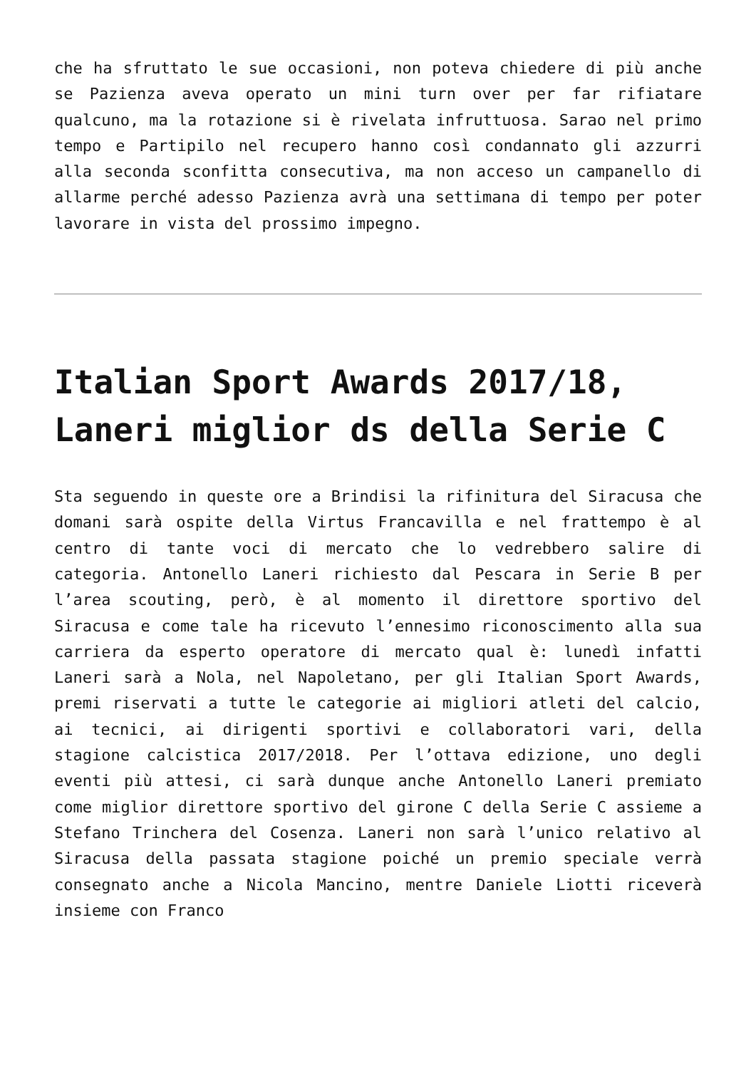che ha sfruttato le sue occasioni, non poteva chiedere di più anche se Pazienza aveva operato un mini turn over per far rifiatare qualcuno, ma la rotazione si è rivelata infruttuosa. Sarao nel primo tempo e Partipilo nel recupero hanno così condannato gli azzurri alla seconda sconfitta consecutiva, ma non acceso un campanello di allarme perché adesso Pazienza avrà una settimana di tempo per poter lavorare in vista del prossimo impegno.
Italian Sport Awards 2017/18, Laneri miglior ds della Serie C
Sta seguendo in queste ore a Brindisi la rifinitura del Siracusa che domani sarà ospite della Virtus Francavilla e nel frattempo è al centro di tante voci di mercato che lo vedrebbero salire di categoria. Antonello Laneri richiesto dal Pescara in Serie B per l’area scouting, però, è al momento il direttore sportivo del Siracusa e come tale ha ricevuto l’ennesimo riconoscimento alla sua carriera da esperto operatore di mercato qual è: lunedì infatti Laneri sarà a Nola, nel Napoletano, per gli Italian Sport Awards, premi riservati a tutte le categorie ai migliori atleti del calcio, ai tecnici, ai dirigenti sportivi e collaboratori vari, della stagione calcistica 2017/2018. Per l’ottava edizione, uno degli eventi più attesi, ci sarà dunque anche Antonello Laneri premiato come miglior direttore sportivo del girone C della Serie C assieme a Stefano Trinchera del Cosenza. Laneri non sarà l’unico relativo al Siracusa della passata stagione poiché un premio speciale verrà consegnato anche a Nicola Mancino, mentre Daniele Liotti riceverà insieme con Franco